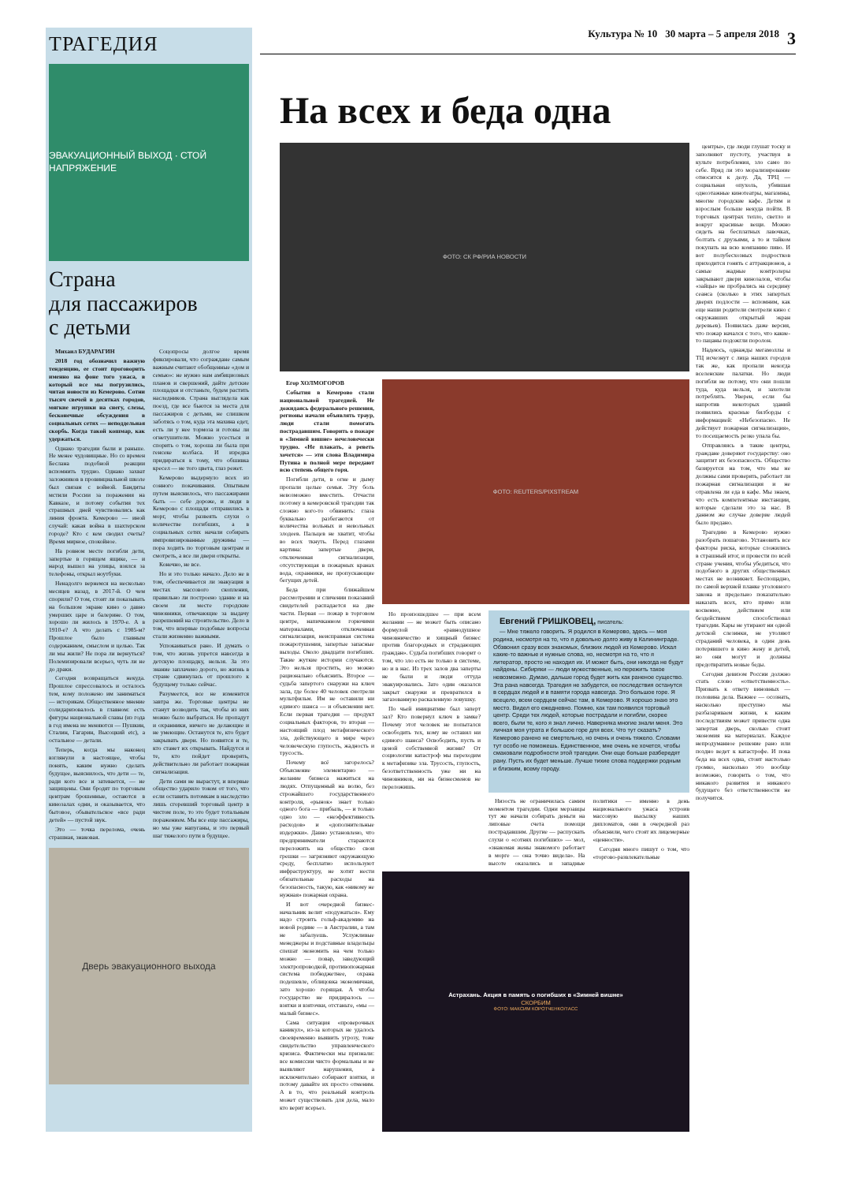ТРАГЕДИЯ
ЭВАКУАЦИОННЫЙ ВЫХОД · СТОЙ НАПРЯЖЕНИЕ
Страна
для пассажиров
с детьми
Михаил БУДАРАГИН
2018 год обозначил важную тенденцию, ее стоит проговорить именно на фоне того ужаса, в который все мы погрузились, читая новости из Кемерово. Сотни тысяч свечей в десятках городов, мягкие игрушки на снегу, слезы, бесконечные обсуждения в социальных сетях — неподдельная скорбь. Когда такой кошмар, как удержаться.
Однако трагедии были и раньше. Не менее чудовищные. Но со времен Беслана подобной реакции вспомнить трудно. Однако захват заложников в провинциальной школе был связан с войной. Бандиты мстили России за поражения на Кавказе, и потому события тех страшных дней чувствовались как линия фронта. Кемерово — иной случай: какая война в шахтерском городе? Кто с кем сводил счеты? Время мирное, спокойное.
На ровном месте погибли дети, запертые в горящем ящике, — и народ вышел на улицы, взялся за телефоны, открыл ноутбуки.
Ненадолго вернемся на несколько месяцев назад, в 2017-й. О чем спорили? О том, стоит ли показывать на большом экране кино о давно умерших царе и балерине. О том, хорошо ли жилось в 1970-е. А в 1910-е? А что делать с 1985-м? Прошлое было главным содержанием, смыслом и целью. Так ли мы жили? Не пора ли вернуться? Полемизировали всерьез, чуть ли не до драки.
Сегодня возвращаться некуда. Прошлое спрессовалось и осталось тем, кому положено им заниматься — историкам. Общественное мнение солидаризовалось в главном: есть фигуры национальной славы (из года в год имена не меняются — Пушкин, Сталин, Гагарин, Высоцкий etc), а остальное — детали.
Теперь, когда мы наконец взглянули в настоящее, чтобы понять, каким нужно сделать будущее, выяснилось, что дети — те, ради кого все и затевается, — не защищены. Они бродят по торговым центрам брошенные, остаются в кинозалах одни, и оказывается, что бытовое, обывательское «все ради детей» — пустой звук.
Это — точка перелома, очень страшная, знаковая.
Соцопросы долгое время фиксировали, что сограждане самым важным считают обобщенные «дом и семью»: не нужно нам амбициозных планов и свершений, дайте детские площадки и отстаньте, будем растить наследников. Страна выглядела как поезд, где все бьются за места для пассажиров с детьми, не слишком заботясь о том, куда эта махина едет, есть ли у нее тормоза и готовы ли огнетушители. Можно усесться и спорить о том, хороша ли была при генсеке колбаса. И изредка придираться к тому, что обшивка кресел — не того цвета, глаз режет.
Кемерово выдернуло всех из сонного покачивания. Опытным путем выяснилось, что пассажирами быть — себе дороже, и люди в Кемерово с площади отправились в морг, чтобы развеять слухи о количестве погибших, а в социальных сетях начали собирать импровизированные дружины — пора ходить по торговым центрам и смотреть, а все ли двери открыты.
Конечно, не все.
Но и это только начало. Дело не в том, обеспечивается ли эвакуация в местах массового скопления, правильно ли построено здание и на своем ли месте городские чиновники, отвечающие за выдачу разрешений на строительство. Дело в том, что впервые подобные вопросы стали жизненно важными.
Успокаиваться рано. И думать о том, что жизнь упрется навсегда в детскую площадку, нельзя. За это знание заплачено дорого, но жизнь в стране сдвинулась от прошлого к будущему только сейчас.
Разумеется, все не изменится завтра же. Торговые центры не станут возводить так, чтобы из них можно было выбраться. Не пропадут и охранники, ничего не делающие и не умеющие. Останутся те, кто будет закрывать двери. Но появятся и те, кто станет их открывать. Найдутся и те, кто пойдет проверять, действительно ли работает пожарная сигнализация.
Дети сами не вырастут, и впервые общество ударило током от того, что если оставить потомкам в наследство лишь сгоревший торговый центр в чистом поле, то это будет тотальным поражением. Мы все еще пассажиры, но мы уже напуганы, и это первый шаг тяжелого пути в будущее.
Дверь эвакуационного выхода
Культура № 10 30 марта – 5 апреля 2018 3
На всех и беда одна
ФОТО: СК РФ/РИА НОВОСТИ
Егор ХОЛМОГОРОВ
События в Кемерово стали национальной трагедией. Не дожидаясь федерального решения, регионы начали объявлять траур, люди стали помогать пострадавшим. Говорить о пожаре в «Зимней вишне» нечеловечески трудно. «Не плакать, а реветь хочется» — эти слова Владимира Путина в полной мере передают всю степень общего горя.
Погибли дети, в огне и дыму пропали целые семьи. Эту боль невозможно вместить. Отчасти поэтому в кемеровской трагедии так сложно кого-то обвинить: глаза буквально разбегаются от количества вольных и невольных злодеев. Пальцев не хватит, чтобы во всех ткнуть. Перед глазами картина: запертые двери, отключенная сигнализация, отсутствующая в пожарных кранах вода, охранники, не пропускающие бегущих детей.
Беда при ближайшем рассмотрении и сличении показаний свидетелей распадается на две части. Первая — пожар в торговом центре, напичканном горючими материалами, отключенная сигнализация, неисправная система пожаротушения, запертые запасные выходы. Около двадцати погибших. Такие жуткие истории случаются. Это нельзя простить, но можно рационально объяснить. Второе — судьба запертого снаружи на ключ зала, где более 40 человек смотрели мультфильм. Им не оставили ни единого шанса — и объяснения нет. Если первая трагедия — продукт социальных факторов, то вторая — настоящий плод метафизического зла, действующего в мире через человеческую глупость, жадность и трусость.
Почему всё загорелось? Объяснение элементарно — желание бизнеса нажиться на людях. Отпущенный на волю, без строжайшего государственного контроля, «рынок» знает только одного бога — прибыль, — и только одно зло — «неэффективность расходов» и «дополнительные издержки». Давно установлено, что предприниматели стараются переложить на общество свои грешки — загрязняют окружающую среду, бесплатно используют инфраструктуру, не хотят нести обязательные расходы на безопасность, такую, как «никому не нужная» пожарная охрана.
И вот очередной бизнес-начальник велит «подужаться». Ему надо строить гольф-академию на новой родине — в Австралии, а там не забалуешь. Услужливые менеджеры и подставные владельцы спешат экономить на чем только можно — повар, заведующий электропроводкой, противопожарная система побюджетнее, охрана подешевле, облицовка экономичная, зато хорошо горящая. А чтобы государство не придиралось — взятки и взяточки, отстаньте, «мы — малый бизнес».
Сама ситуация «проверочных каникул», из-за которых не удалось своевременно выявить угрозу, тоже свидетельство управленческого кризиса. Фактически мы признали: все комиссии чисто формальны и не выявляют нарушения, а исключительно собирают взятки, и потому давайте их просто отменим. А в то, что реальный контроль может существовать для дела, мало кто верит всерьез.
ФОТО: REUTERS/PIXSTREAM
Но произошедшее — при всем желании — не может быть описано формулой «равнодушное чиновничество и хищный бизнес против благородных и страдающих граждан». Судьба погибших говорит о том, что зло есть не только в системе, но и в нас. Из трех залов два заперты не были и люди оттуда эвакуировались. Зато один оказался закрыт снаружи и превратился в загазованную раскаленную ловушку.
По чьей инициативе был заперт зал? Кто повернул ключ в замке? Почему этот человек не попытался освободить тех, кому не оставил ни единого шанса? Освободить, пусть и ценой собственной жизни? От социологии катастроф мы переходим к метафизике зла. Трусость, глупость, безответственность уже ни на чиновников, ни на бизнесменов не переложишь.
Евгений ГРИШКОВЕЦ, писатель:
— Мне тяжело говорить. Я родился в Кемерово, здесь — моя родина, несмотря на то, что я довольно долго живу в Калининграде. Обзвонил сразу всех знакомых, близких людей из Кемерово. Искал какие-то важные и нужные слова, но, несмотря на то, что я литератор, просто не находил их. И может быть, они никогда не будут найдены. Сибиряки — люди мужественные, но пережить такое невозможно. Думаю, дальше город будет жить как раненое существо. Эта рана навсегда. Трагедия не забудется, ее последствия останутся в сердцах людей и в памяти города навсегда. Это большое горе. Я всецело, всем сердцем сейчас там, в Кемерово. Я хорошо знаю это место. Видел его ежедневно. Помню, как там появился торговый центр. Среди тех людей, которые пострадали и погибли, скорее всего, были те, кого я знал лично. Наверняка многие знали меня. Это личная моя утрата и большое горе для всех. Что тут сказать? Кемерово ранено не смертельно, но очень и очень тяжело. Словами тут особо не поможешь. Единственное, мне очень не хочется, чтобы смаковали подробности этой трагедии. Они еще больше разбередят рану. Пусть их будет меньше. Лучше тихие слова поддержки родным и близким, всему городу.
Низость не ограничилась самим моментом трагедии. Одни мерзавцы тут же начали собирать деньги на липовые счета помощи пострадавшим. Другие — распускать слухи о «сотнях погибших» — мол, «знакомая жены знакомого работает в морге — она точно видела». На высоте оказались и западные политики — именно в день национального ужаса устроив массовую высылку наших дипломатов, они в очередной раз объяснили, чего стоят их лицемерные «ценности».
Сегодня много пишут о том, что «торгово-развлекательные
Астрахань. Акция в память о погибших в «Зимней вишне»
СКОРБИМ
ФОТО: МАКСИМ КОРОТЧЕНКО/ТАСС
центры», где люди глушат тоску и заполняют пустоту, участвуя в культе потребления, зло само по себе. Вряд ли это морализирование относится к делу. Да, ТРЦ — социальная опухоль, убившая одноэтажные кинотеатры, магазины, многие городские кафе. Детям и взрослым больше некуда пойти. В торговых центрах тепло, светло и вокруг красивые вещи. Можно сидеть на бесплатных лавочках, болтать с друзьями, а то и тайком покупать на всю компанию пиво. И вот полубесхозных подростков приходится гонять с аттракционов, а самые жадные контролеры закрывают двери кинозалов, чтобы «зайцы» не пробрались на середину сеанса (сколько в этих запертых дверях подлости — вспомним, как еще наши родители смотрели кино с окружавших открытый экран деревьев). Появилась даже версия, что пожар начался с того, что какие-то пацаны подожгли поролон.
Надеюсь, однажды мегамоллы и ТЦ исчезнут с лица наших городов так же, как пропали некогда вселенские палатки. Но люди погибли не потому, что они пошли туда, куда нельзя, и захотели потреблять. Уверен, если бы напротив некоторых зданий появились красные билборды с информацией: «Небезопасно. Не действует пожарная сигнализация», то посещаемость резко упала бы.
Отправляясь в такие центры, граждане доверяют государству: оно защитит их безопасность. Общество базируется на том, что мы не должны сами проверять, работает ли пожарная сигнализация и не отравлена ли еда в кафе. Мы знаем, что есть компетентные инстанции, которые сделали это за нас. В данном же случае доверие людей было предано.
Трагедию в Кемерово нужно разобрать пошагово. Установить все факторы риска, которые сложились в страшный итог, и провести по всей стране учения, чтобы убедиться, что подобного в других общественных местах не возникнет. Беспощадно, по самой верхней планке уголовного закона и предельно показательно наказать всех, кто прямо или косвенно, действием или бездействием способствовал трагедии. Кары не утирают ни одной детской слезинки, не утоляют страданий человека, в один день потерявшего в кино жену и детей, но они могут и должны предотвратить новые беды.
Сегодня девизом России должно стать слово «ответственность». Призвать к ответу виновных — половина дела. Важнее — осознать, насколько преступно мы разбазариваем жизни, к каким последствиям может привести одна запертая дверь, сколько стоит экономия на материалах. Каждое непродуманное решение рано или поздно ведет к катастрофе. И пока беда на всех одна, стоит настолько громко, насколько это вообще возможно, говорить о том, что никакого развития и никакого будущего без ответственности не получится.